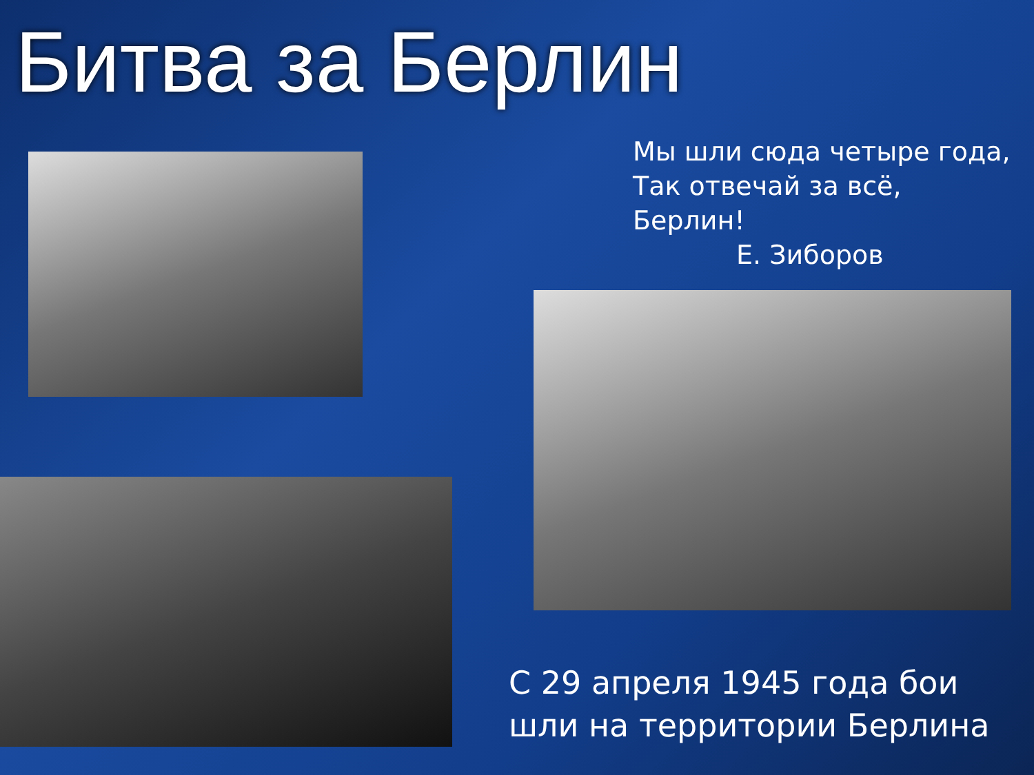Битва за Берлин
Мы шли сюда четыре года,
Так отвечай за всё, Берлин!
Е. Зиборов
С 29 апреля 1945 года бои шли на территории Берлина